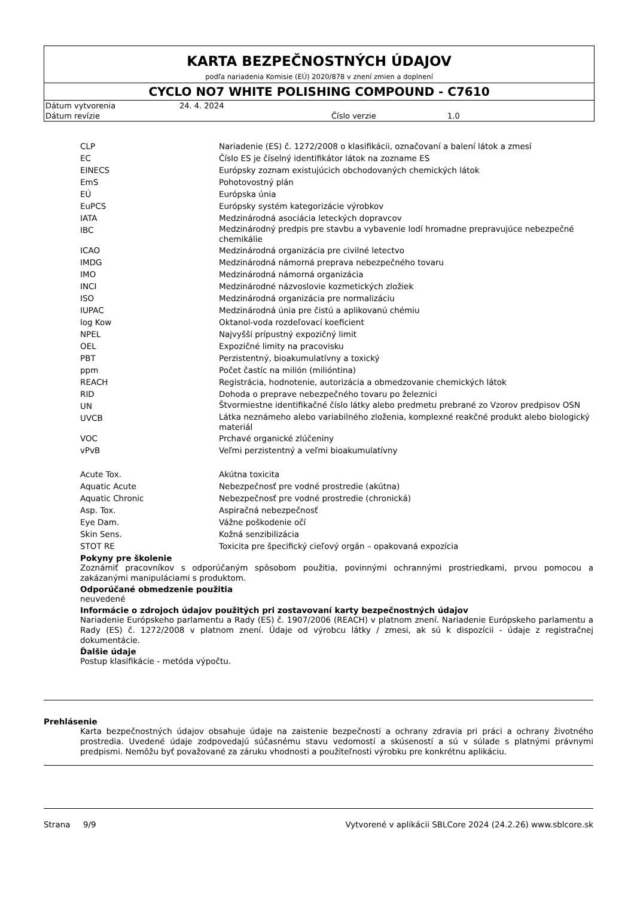KARTA BEZPEČNOSTNÝCH ÚDAJOV
podľa nariadenia Komisie (EÚ) 2020/878 v znení zmien a doplnení
CYCLO NO7 WHITE POLISHING COMPOUND - C7610
| Dátum vytvorenia | 24. 4. 2024 | | |
| Dátum revízie | | Číslo verzie | 1.0 |
| CLP | Nariadenie (ES) č. 1272/2008 o klasifikácii, označovaní a balení látok a zmesí |
| EC | Číslo ES je číselný identifikátor látok na zozname ES |
| EINECS | Európsky zoznam existujúcich obchodovaných chemických látok |
| EmS | Pohotovostný plán |
| EÚ | Európska únia |
| EuPCS | Európsky systém kategorizácie výrobkov |
| IATA | Medzinárodná asociácia leteckých dopravcov |
| IBC | Medzinárodný predpis pre stavbu a vybavenie lodí hromadne prepravujúce nebezpečné chemikálie |
| ICAO | Medzinárodná organizácia pre civilné letectvo |
| IMDG | Medzinárodná námorná preprava nebezpečného tovaru |
| IMO | Medzinárodná námorná organizácia |
| INCI | Medzinárodné názvoslovie kozmetických zložiek |
| ISO | Medzinárodná organizácia pre normalizáciu |
| IUPAC | Medzinárodná únia pre čistú a aplikovanú chémiu |
| log Kow | Oktanol-voda rozdeľovací koeficient |
| NPEL | Najvyšší prípustný expozičný limit |
| OEL | Expozičné limity na pracovisku |
| PBT | Perzistentný, bioakumulatívny a toxický |
| ppm | Počet častíc na milión (milióntina) |
| REACH | Registrácia, hodnotenie, autorizácia a obmedzovanie chemických látok |
| RID | Dohoda o preprave nebezpečného tovaru po železnici |
| UN | Štvormiestne identifikačné číslo látky alebo predmetu prebrané zo Vzorov predpisov OSN |
| UVCB | Látka neznámeho alebo variabilného zloženia, komplexné reakčné produkt alebo biologický materiál |
| VOC | Prchavé organické zlúčeniny |
| vPvB | Veľmi perzistentný a veľmi bioakumulatívny |
| Acute Tox. | Akútna toxicita |
| Aquatic Acute | Nebezpečnosť pre vodné prostredie (akútna) |
| Aquatic Chronic | Nebezpečnosť pre vodné prostredie (chronická) |
| Asp. Tox. | Aspiračná nebezpečnosť |
| Eye Dam. | Vážne poškodenie očí |
| Skin Sens. | Kožná senzibilizácia |
| STOT RE | Toxicita pre špecifický cieľový orgán – opakovaná expozícia |
Pokyny pre školenie
Zoznámiť pracovníkov s odporúčaným spôsobom použitia, povinnými ochrannými prostriedkami, prvou pomocou a zakázanými manipuláciami s produktom.
Odporúčané obmedzenie použitia
neuvedené
Informácie o zdrojoch údajov použitých pri zostavovaní karty bezpečnostných údajov
Nariadenie Európskeho parlamentu a Rady (ES) č. 1907/2006 (REACH) v platnom znení. Nariadenie Európskeho parlamentu a Rady (ES) č. 1272/2008 v platnom znení. Údaje od výrobcu látky / zmesi, ak sú k dispozícii - údaje z registračnej dokumentácie.
Ďalšie údaje
Postup klasifikácie - metóda výpočtu.
Prehlásenie
Karta bezpečnostných údajov obsahuje údaje na zaistenie bezpečnosti a ochrany zdravia pri práci a ochrany životného prostredia. Uvedené údaje zodpovedajú súčasnému stavu vedomostí a skúseností a sú v súlade s platnými právnymi predpismi. Nemôžu byť považované za záruku vhodnosti a použiteľnosti výrobku pre konkrétnu aplikáciu.
Strana 9/9 Vytvorené v aplikácii SBLCore 2024 (24.2.26) www.sblcore.sk